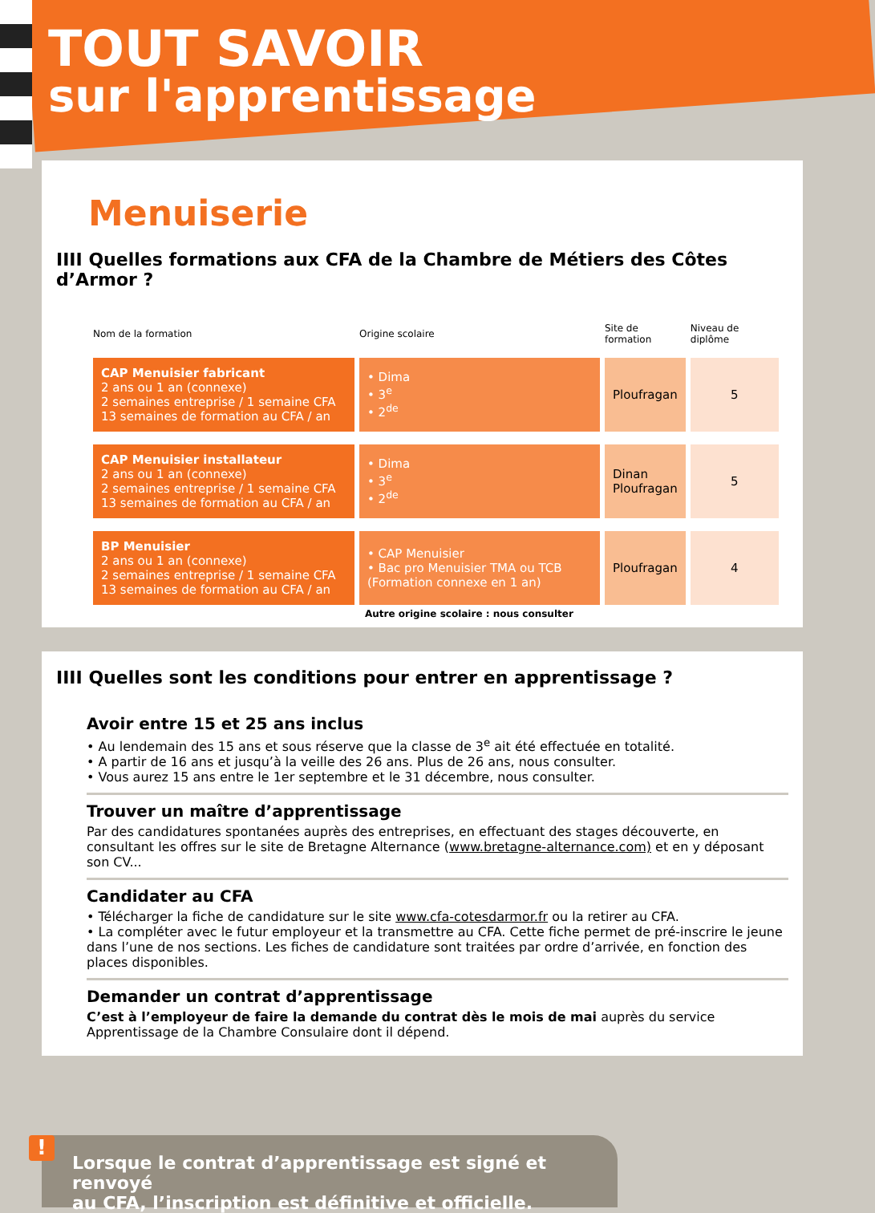TOUT SAVOIR
sur l'apprentissage
Menuiserie
IIII Quelles formations aux CFA de la Chambre de Métiers des Côtes d’Armor ?
| Nom de la formation | Origine scolaire | Site de formation | Niveau de diplôme |
| --- | --- | --- | --- |
| CAP Menuisier fabricant 2 ans ou 1 an (connexe) 2 semaines entreprise / 1 semaine CFA 13 semaines de formation au CFA / an | • Dima • 3<sup>e</sup> • 2<sup>de</sup> | Ploufragan | 5 |
| CAP Menuisier installateur 2 ans ou 1 an (connexe) 2 semaines entreprise / 1 semaine CFA 13 semaines de formation au CFA / an | • Dima • 3<sup>e</sup> • 2<sup>de</sup> | Dinan Ploufragan | 5 |
| BP Menuisier 2 ans ou 1 an (connexe) 2 semaines entreprise / 1 semaine CFA 13 semaines de formation au CFA / an | • CAP Menuisier • Bac pro Menuisier TMA ou TCB (Formation connexe en 1 an) | Ploufragan | 4 |
Autre origine scolaire : nous consulter
IIII Quelles sont les conditions pour entrer en apprentissage ?
Avoir entre 15 et 25 ans inclus
• Au lendemain des 15 ans et sous réserve que la classe de 3<sup>e</sup> ait été effectuée en totalité.
• A partir de 16 ans et jusqu’à la veille des 26 ans. Plus de 26 ans, nous consulter.
• Vous aurez 15 ans entre le 1er septembre et le 31 décembre, nous consulter.
Trouver un maître d’apprentissage
Par des candidatures spontanées auprès des entreprises, en effectuant des stages découverte, en consultant les offres sur le site de Bretagne Alternance (www.bretagne-alternance.com) et en y déposant son CV...
Candidater au CFA
• Télécharger la fiche de candidature sur le site www.cfa-cotesdarmor.fr ou la retirer au CFA.
• La compléter avec le futur employeur et la transmettre au CFA. Cette fiche permet de pré-inscrire le jeune dans l’une de nos sections. Les fiches de candidature sont traitées par ordre d’arrivée, en fonction des places disponibles.
Demander un contrat d’apprentissage
C’est à l’employeur de faire la demande du contrat dès le mois de mai auprès du service Apprentissage de la Chambre Consulaire dont il dépend.
Lorsque le contrat d’apprentissage est signé et renvoyé
au CFA, l’inscription est définitive et officielle.
!